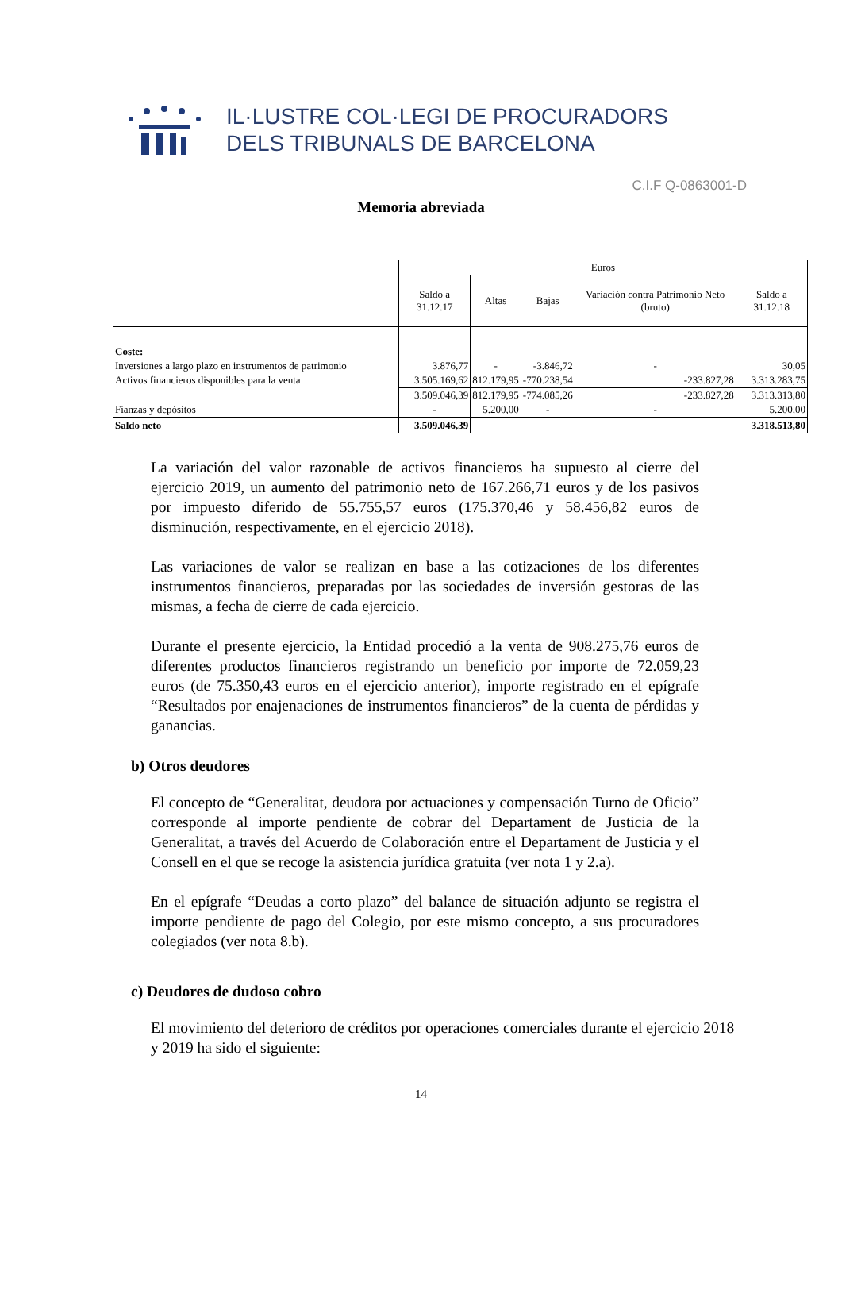IL·LUSTRE COL·LEGI DE PROCURADORS
DELS TRIBUNALS DE BARCELONA
C.I.F Q-0863001-D
Memoria abreviada
| | Euros | | | | |
| | Saldo a 31.12.17 | Altas | Bajas | Variación contra Patrimonio Neto (bruto) | Saldo a 31.12.18 |
| Coste: | | | | | |
| Inversiones a largo plazo en instrumentos de patrimonio | 3.876,77 | - | -3.846,72 | - | 30,05 |
| Activos financieros disponibles para la venta | 3.505.169,62 | 812.179,95 | -770.238,54 | -233.827,28 | 3.313.283,75 |
| | 3.509.046,39 | 812.179,95 | -774.085,26 | -233.827,28 | 3.313.313,80 |
| Fianzas y depósitos | - | 5.200,00 | - | - | 5.200,00 |
| Saldo neto | 3.509.046,39 | | | | 3.318.513,80 |
La variación del valor razonable de activos financieros ha supuesto al cierre del ejercicio 2019, un aumento del patrimonio neto de 167.266,71 euros y de los pasivos por impuesto diferido de 55.755,57 euros (175.370,46 y 58.456,82 euros de disminución, respectivamente, en el ejercicio 2018).
Las variaciones de valor se realizan en base a las cotizaciones de los diferentes instrumentos financieros, preparadas por las sociedades de inversión gestoras de las mismas, a fecha de cierre de cada ejercicio.
Durante el presente ejercicio, la Entidad procedió a la venta de 908.275,76 euros de diferentes productos financieros registrando un beneficio por importe de 72.059,23 euros (de 75.350,43 euros en el ejercicio anterior), importe registrado en el epígrafe “Resultados por enajenaciones de instrumentos financieros” de la cuenta de pérdidas y ganancias.
b) Otros deudores
El concepto de “Generalitat, deudora por actuaciones y compensación Turno de Oficio” corresponde al importe pendiente de cobrar del Departament de Justicia de la Generalitat, a través del Acuerdo de Colaboración entre el Departament de Justicia y el Consell en el que se recoge la asistencia jurídica gratuita (ver nota 1 y 2.a).
En el epígrafe “Deudas a corto plazo” del balance de situación adjunto se registra el importe pendiente de pago del Colegio, por este mismo concepto, a sus procuradores colegiados (ver nota 8.b).
c) Deudores de dudoso cobro
El movimiento del deterioro de créditos por operaciones comerciales durante el ejercicio 2018 y 2019 ha sido el siguiente:
14